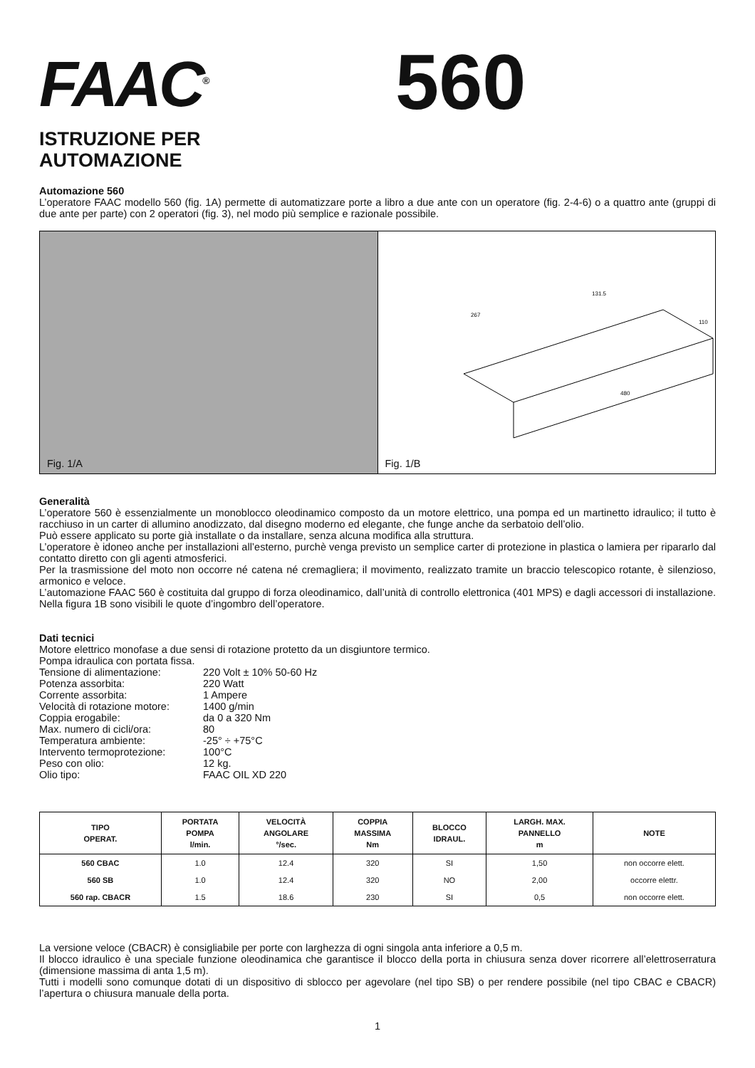FAAC<sup>®</sup>
560
ISTRUZIONE PER
AUTOMAZIONE
Automazione 560
L’operatore FAAC modello 560 (fig. 1A) permette di automatizzare porte a libro a due ante con un operatore (fig. 2-4-6) o a quattro ante (gruppi di due ante per parte) con 2 operatori (fig. 3), nel modo più semplice e razionale possibile.
Fig. 1/A
267
131.5
480
110
Fig. 1/B
Generalità
L’operatore 560 è essenzialmente un monoblocco oleodinamico composto da un motore elettrico, una pompa ed un martinetto idraulico; il tutto è racchiuso in un carter di allumino anodizzato, dal disegno moderno ed elegante, che funge anche da serbatoio dell’olio.
Può essere applicato su porte già installate o da installare, senza alcuna modifica alla struttura.
L’operatore è idoneo anche per installazioni all’esterno, purchè venga previsto un semplice carter di protezione in plastica o lamiera per ripararlo dal contatto diretto con gli agenti atmosferici.
Per la trasmissione del moto non occorre né catena né cremagliera; il movimento, realizzato tramite un braccio telescopico rotante, è silenzioso, armonico e veloce.
L’automazione FAAC 560 è costituita dal gruppo di forza oleodinamico, dall’unità di controllo elettronica (401 MPS) e dagli accessori di installazione. Nella figura 1B sono visibili le quote d’ingombro dell’operatore.
Dati tecnici
Motore elettrico monofase a due sensi di rotazione protetto da un disgiuntore termico.
Pompa idraulica con portata fissa.
| Tensione di alimentazione: | 220 Volt ± 10% 50-60 Hz |
| Potenza assorbita: | 220 Watt |
| Corrente assorbita: | 1 Ampere |
| Velocità di rotazione motore: | 1400 g/min |
| Coppia erogabile: | da 0 a 320 Nm |
| Max. numero di cicli/ora: | 80 |
| Temperatura ambiente: | -25° ÷ +75°C |
| Intervento termoprotezione: | 100°C |
| Peso con olio: | 12 kg. |
| Olio tipo: | FAAC OIL XD 220 |
| TIPO OPERAT. | PORTATA POMPA l/min. | VELOCITÀ ANGOLARE °/sec. | COPPIA MASSIMA Nm | BLOCCO IDRAUL. | LARGH. MAX. PANNELLO m | NOTE |
| --- | --- | --- | --- | --- | --- | --- |
| 560 CBAC | 1.0 | 12.4 | 320 | SI | 1,50 | non occorre elett. |
| 560 SB | 1.0 | 12.4 | 320 | NO | 2,00 | occorre elettr. |
| 560 rap. CBACR | 1.5 | 18.6 | 230 | SI | 0,5 | non occorre elett. |
La versione veloce (CBACR) è consigliabile per porte con larghezza di ogni singola anta inferiore a 0,5 m.
Il blocco idraulico è una speciale funzione oleodinamica che garantisce il blocco della porta in chiusura senza dover ricorrere all’elettroserratura (dimensione massima di anta 1,5 m).
Tutti i modelli sono comunque dotati di un dispositivo di sblocco per agevolare (nel tipo SB) o per rendere possibile (nel tipo CBAC e CBACR) l’apertura o chiusura manuale della porta.
1